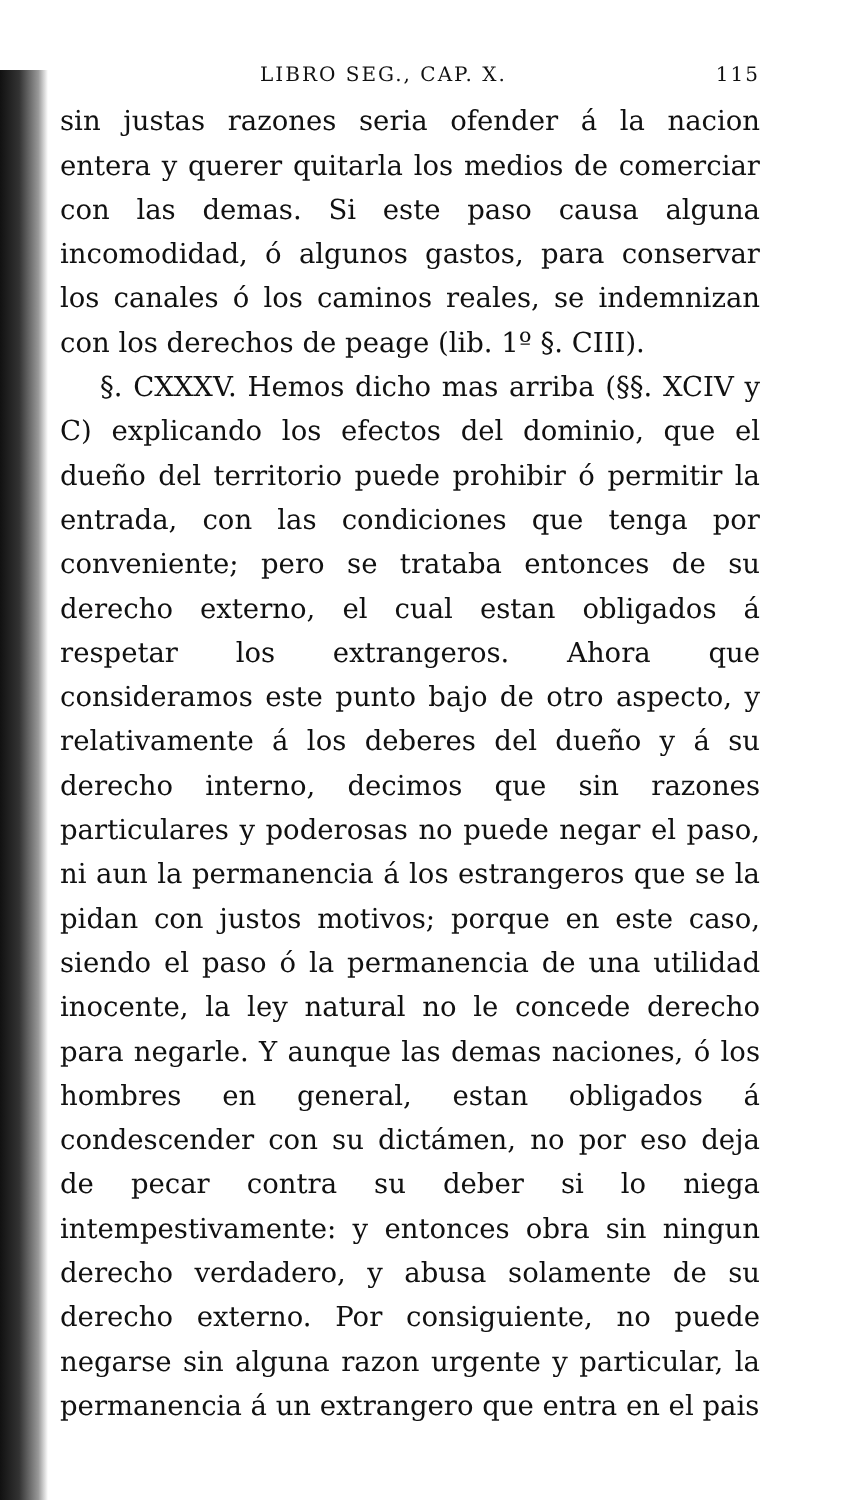LIBRO SEG., CAP. X. 115
sin justas razones seria ofender á la nacion entera y querer quitarla los medios de comerciar con las demas. Si este paso causa alguna incomodidad, ó algunos gastos, para conservar los canales ó los caminos reales, se indemnizan con los derechos de peage (lib. 1º §. CIII).
§. CXXXV. Hemos dicho mas arriba (§§. XCIV y C) explicando los efectos del dominio, que el dueño del territorio puede prohibir ó permitir la entrada, con las condiciones que tenga por conveniente; pero se trataba entonces de su derecho externo, el cual estan obligados á respetar los extrangeros. Ahora que consideramos este punto bajo de otro aspecto, y relativamente á los deberes del dueño y á su derecho interno, decimos que sin razones particulares y poderosas no puede negar el paso, ni aun la permanencia á los estrangeros que se la pidan con justos motivos; porque en este caso, siendo el paso ó la permanencia de una utilidad inocente, la ley natural no le concede derecho para negarle. Y aunque las demas naciones, ó los hombres en general, estan obligados á condescender con su dictámen, no por eso deja de pecar contra su deber si lo niega intempestivamente: y entonces obra sin ningun derecho verdadero, y abusa solamente de su derecho externo. Por consiguiente, no puede negarse sin alguna razon urgente y particular, la permanencia á un extrangero que entra en el pais